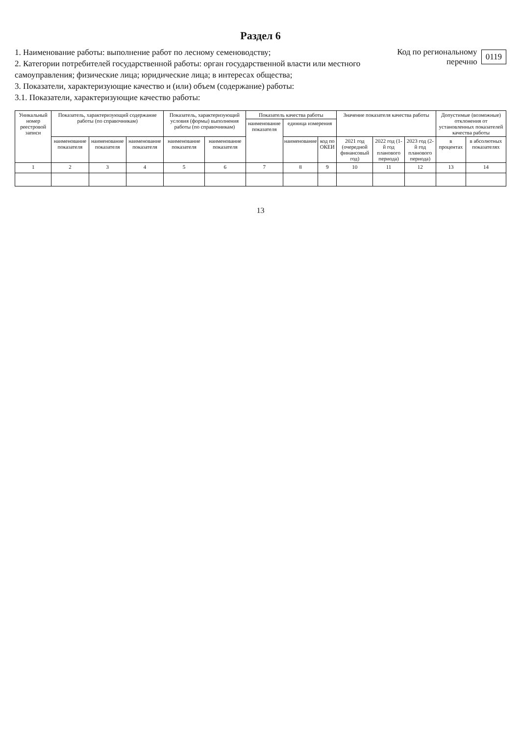Раздел 6
1. Наименование работы: выполнение работ по лесному семеноводству;
2. Категории потребителей государственной работы: орган государственной власти или местного самоуправления; физические лица; юридические лица; в интересах общества;
3. Показатели, характеризующие качество и (или) объем (содержание) работы:
3.1. Показатели, характеризующие качество работы:
Код по региональному
перечню 0119
| Уникальный номер реестровой записи | Показатель, характеризующий содержание работы (по справочникам) | | | Показатель, характеризующий условия (формы) выполнения работы (по справочникам) | | Показатель качества работы | | | Значение показателя качества работы | | | Допустимые (возможные) отклонения от установленных показателей качества работы | |
| --- | --- | --- | --- | --- | --- | --- | --- | --- | --- | --- | --- | --- | --- |
| | | | | | | наименование показателя | единица измерения | | | | | | |
| | наименование показателя | наименование показателя | наименование показателя | наименование показателя | наименование показателя | | наименование | код по ОКЕИ | 2021 год (очередной финансовый год) | 2022 год (1-й год планового периода) | 2023 год (2-й год планового периода) | в процентах | в абсолютных показателях |
| 1 | 2 | 3 | 4 | 5 | 6 | 7 | 8 | 9 | 10 | 11 | 12 | 13 | 14 |
13